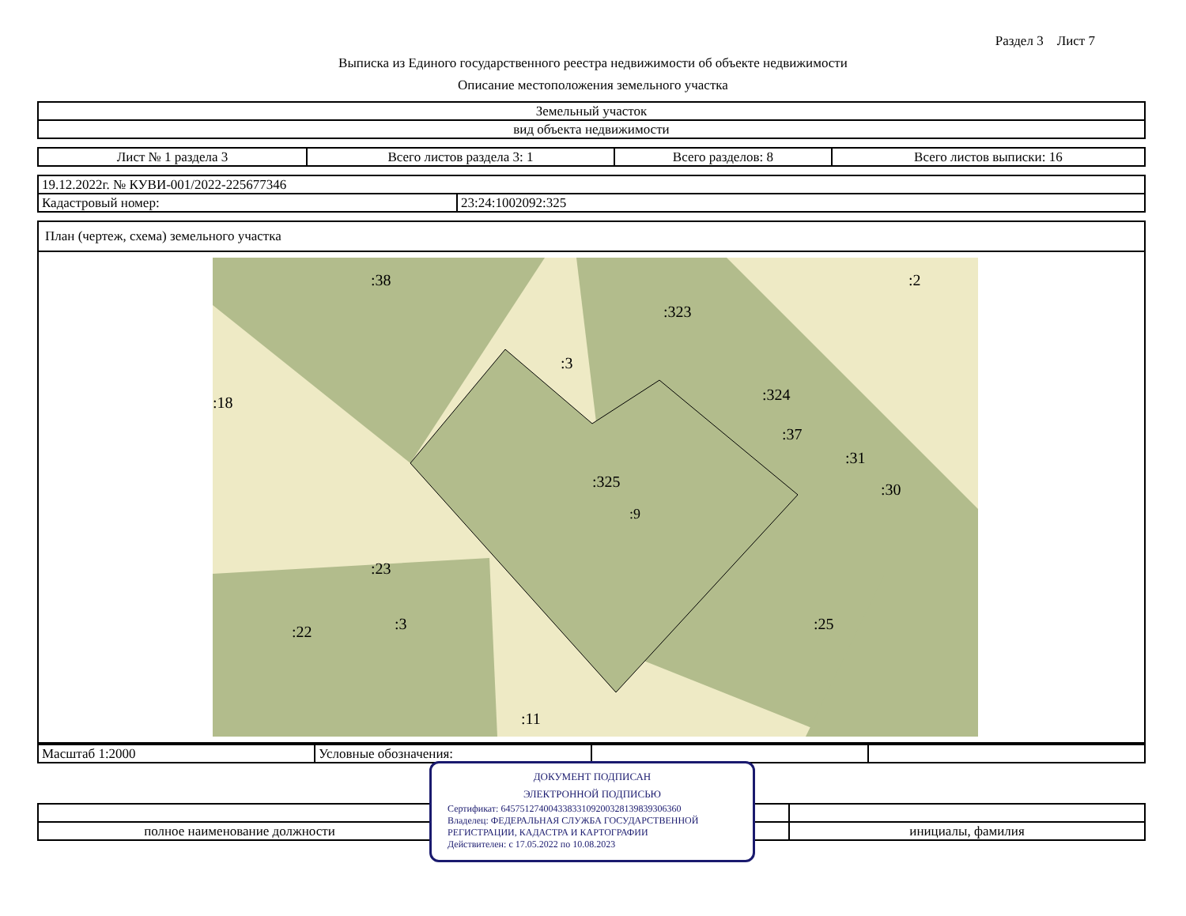Раздел 3 Лист 7
Выписка из Единого государственного реестра недвижимости об объекте недвижимости
Описание местоположения земельного участка
| Земельный участок |
| вид объекта недвижимости |
| Лист № 1 раздела 3 | Всего листов раздела 3: 1 | Всего разделов: 8 | Всего листов выписки: 16 |
| 19.12.2022г. № КУВИ-001/2022-225677346 | |
| Кадастровый номер: | 23:24:1002092:325 |
| План (чертеж, схема) земельного участка |
| :325 :9 :323 :324 :23 :3 :25 :11 :22 :38 :37 :31 :30 :2 :18 :3 |
| Масштаб 1:2000 | Условные обозначения: | | |
| полное наименование должности | | инициалы, фамилия |
ДОКУМЕНТ ПОДПИСАН
ЭЛЕКТРОННОЙ ПОДПИСЬЮ
Сертификат: 645751274004338331092003281398393063​60
Владелец: ФЕДЕРАЛЬНАЯ СЛУЖБА ГОСУДАРСТВЕННОЙ РЕГИСТРАЦИИ, КАДАСТРА И КАРТОГРАФИИ
Действителен: с 17.05.2022 по 10.08.2023